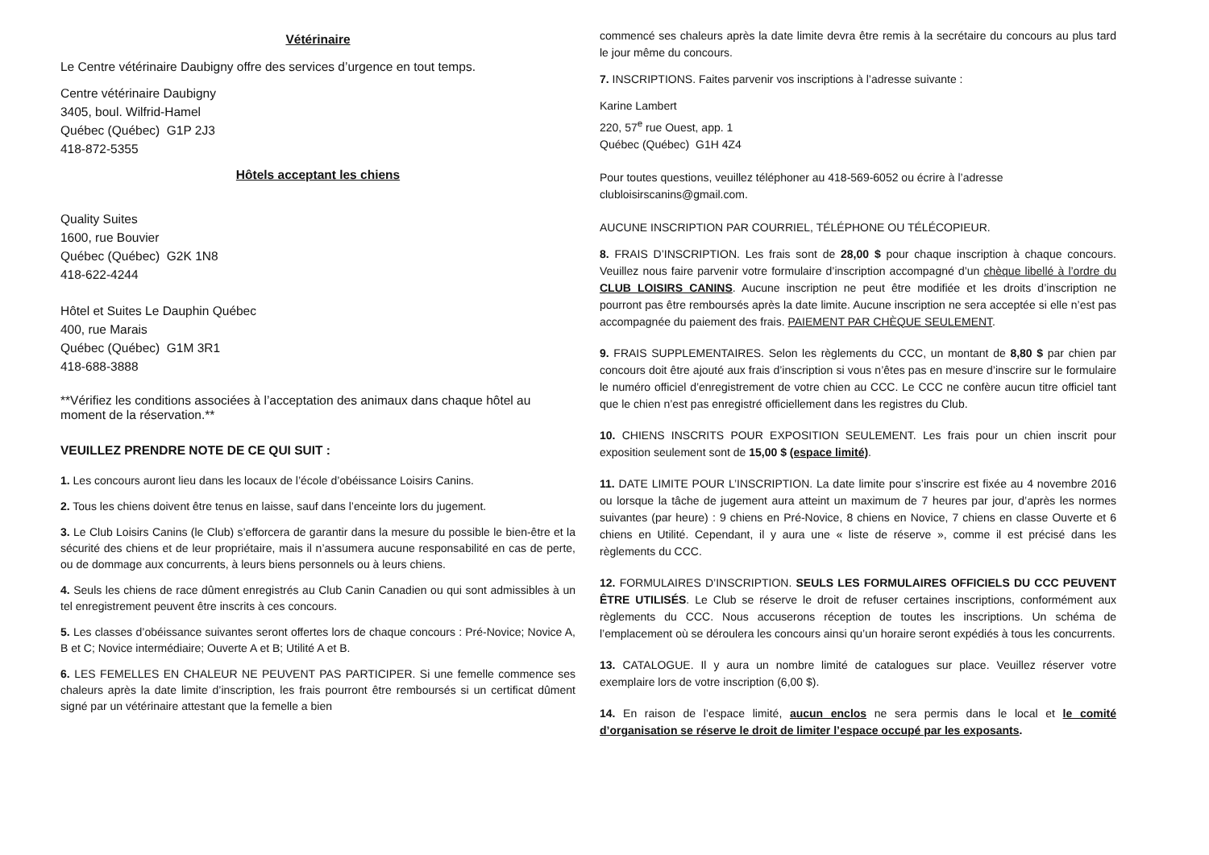Vétérinaire
Le Centre vétérinaire Daubigny offre des services d’urgence en tout temps.
Centre vétérinaire Daubigny
3405, boul. Wilfrid-Hamel
Québec (Québec) G1P 2J3
418-872-5355
Hôtels acceptant les chiens
Quality Suites
1600, rue Bouvier
Québec (Québec) G2K 1N8
418-622-4244
Hôtel et Suites Le Dauphin Québec
400, rue Marais
Québec (Québec) G1M 3R1
418-688-3888
**Vérifiez les conditions associées à l’acceptation des animaux dans chaque hôtel au moment de la réservation.**
VEUILLEZ PRENDRE NOTE DE CE QUI SUIT :
1. Les concours auront lieu dans les locaux de l’école d’obéissance Loisirs Canins.
2. Tous les chiens doivent être tenus en laisse, sauf dans l’enceinte lors du jugement.
3. Le Club Loisirs Canins (le Club) s’efforcera de garantir dans la mesure du possible le bien-être et la sécurité des chiens et de leur propriétaire, mais il n’assumera aucune responsabilité en cas de perte, ou de dommage aux concurrents, à leurs biens personnels ou à leurs chiens.
4. Seuls les chiens de race dûment enregistrés au Club Canin Canadien ou qui sont admissibles à un tel enregistrement peuvent être inscrits à ces concours.
5. Les classes d’obéissance suivantes seront offertes lors de chaque concours : Pré-Novice; Novice A, B et C; Novice intermédiaire; Ouverte A et B; Utilité A et B.
6. LES FEMELLES EN CHALEUR NE PEUVENT PAS PARTICIPER. Si une femelle commence ses chaleurs après la date limite d’inscription, les frais pourront être remboursés si un certificat dûment signé par un vétérinaire attestant que la femelle a bien
commencé ses chaleurs après la date limite devra être remis à la secrétaire du concours au plus tard le jour même du concours.
7. INSCRIPTIONS. Faites parvenir vos inscriptions à l’adresse suivante :
Karine Lambert
220, 57<sup>e</sup> rue Ouest, app. 1
Québec (Québec) G1H 4Z4
Pour toutes questions, veuillez téléphoner au 418-569-6052 ou écrire à l’adresse clubloisirscanins@gmail.com.
AUCUNE INSCRIPTION PAR COURRIEL, TÉLÉPHONE OU TÉLÉCOPIEUR.
8. FRAIS D’INSCRIPTION. Les frais sont de 28,00 $ pour chaque inscription à chaque concours. Veuillez nous faire parvenir votre formulaire d’inscription accompagné d’un chèque libellé à l’ordre du CLUB LOISIRS CANINS. Aucune inscription ne peut être modifiée et les droits d’inscription ne pourront pas être remboursés après la date limite. Aucune inscription ne sera acceptée si elle n’est pas accompagnée du paiement des frais. PAIEMENT PAR CHÈQUE SEULEMENT.
9. FRAIS SUPPLEMENTAIRES. Selon les règlements du CCC, un montant de 8,80 $ par chien par concours doit être ajouté aux frais d’inscription si vous n’êtes pas en mesure d’inscrire sur le formulaire le numéro officiel d’enregistrement de votre chien au CCC. Le CCC ne confère aucun titre officiel tant que le chien n’est pas enregistré officiellement dans les registres du Club.
10. CHIENS INSCRITS POUR EXPOSITION SEULEMENT. Les frais pour un chien inscrit pour exposition seulement sont de 15,00 $ (espace limité).
11. DATE LIMITE POUR L’INSCRIPTION. La date limite pour s’inscrire est fixée au 4 novembre 2016 ou lorsque la tâche de jugement aura atteint un maximum de 7 heures par jour, d’après les normes suivantes (par heure) : 9 chiens en Pré-Novice, 8 chiens en Novice, 7 chiens en classe Ouverte et 6 chiens en Utilité. Cependant, il y aura une « liste de réserve », comme il est précisé dans les règlements du CCC.
12. FORMULAIRES D’INSCRIPTION. SEULS LES FORMULAIRES OFFICIELS DU CCC PEUVENT ÊTRE UTILISÉS. Le Club se réserve le droit de refuser certaines inscriptions, conformément aux règlements du CCC. Nous accuserons réception de toutes les inscriptions. Un schéma de l’emplacement où se déroulera les concours ainsi qu’un horaire seront expédiés à tous les concurrents.
13. CATALOGUE. Il y aura un nombre limité de catalogues sur place. Veuillez réserver votre exemplaire lors de votre inscription (6,00 $).
14. En raison de l’espace limité, aucun enclos ne sera permis dans le local et le comité d’organisation se réserve le droit de limiter l’espace occupé par les exposants.